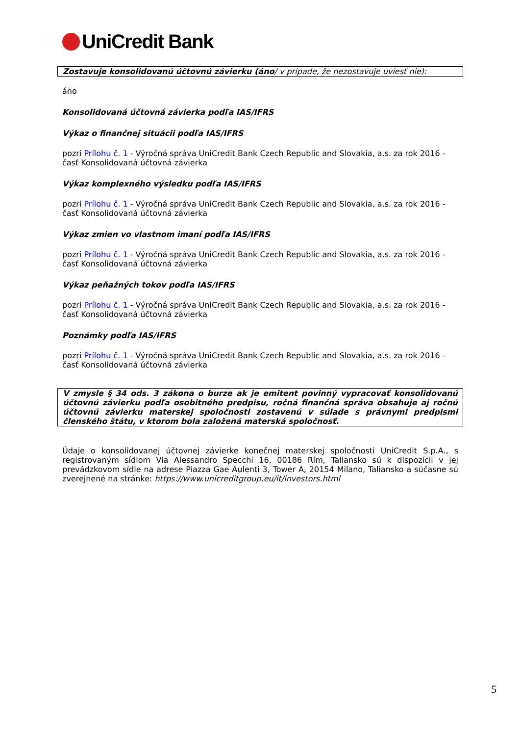UniCredit Bank
Zostavuje konsolidovanú účtovnú závierku (áno/ v prípade, že nezostavuje uviesť nie):
áno
Konsolidovaná účtovná závierka podľa IAS/IFRS
Výkaz o finančnej situácii podľa IAS/IFRS
pozri Prílohu č. 1 - Výročná správa UniCredit Bank Czech Republic and Slovakia, a.s. za rok 2016 - časť Konsolidovaná účtovná závierka
Výkaz komplexného výsledku podľa IAS/IFRS
pozri Prílohu č. 1 - Výročná správa UniCredit Bank Czech Republic and Slovakia, a.s. za rok 2016 - časť Konsolidovaná účtovná závierka
Výkaz zmien vo vlastnom imaní podľa IAS/IFRS
pozri Prílohu č. 1 - Výročná správa UniCredit Bank Czech Republic and Slovakia, a.s. za rok 2016 - časť Konsolidovaná účtovná závierka
Výkaz peňažných tokov podľa IAS/IFRS
pozri Prílohu č. 1 - Výročná správa UniCredit Bank Czech Republic and Slovakia, a.s. za rok 2016 - časť Konsolidovaná účtovná závierka
Poznámky podľa IAS/IFRS
pozri Prílohu č. 1 - Výročná správa UniCredit Bank Czech Republic and Slovakia, a.s. za rok 2016 - časť Konsolidovaná účtovná závierka
V zmysle § 34 ods. 3 zákona o burze ak je emitent povinný vypracovať konsolidovanú účtovnú závierku podľa osobitného predpisu, ročná finančná správa obsahuje aj ročnú účtovnú závierku materskej spoločnosti zostavenú v súlade s právnymi predpismi členského štátu, v ktorom bola založená materská spoločnosť.
Údaje o konsolidovanej účtovnej závierke konečnej materskej spoločnosti UniCredit S.p.A., s registrovaným sídlom Via Alessandro Specchi 16, 00186 Rím, Taliansko sú k dispozícii v jej prevádzkovom sídle na adrese Piazza Gae Aulenti 3, Tower A, 20154 Milano, Taliansko a súčasne sú zverejnené na stránke: https://www.unicreditgroup.eu/it/investors.html
5